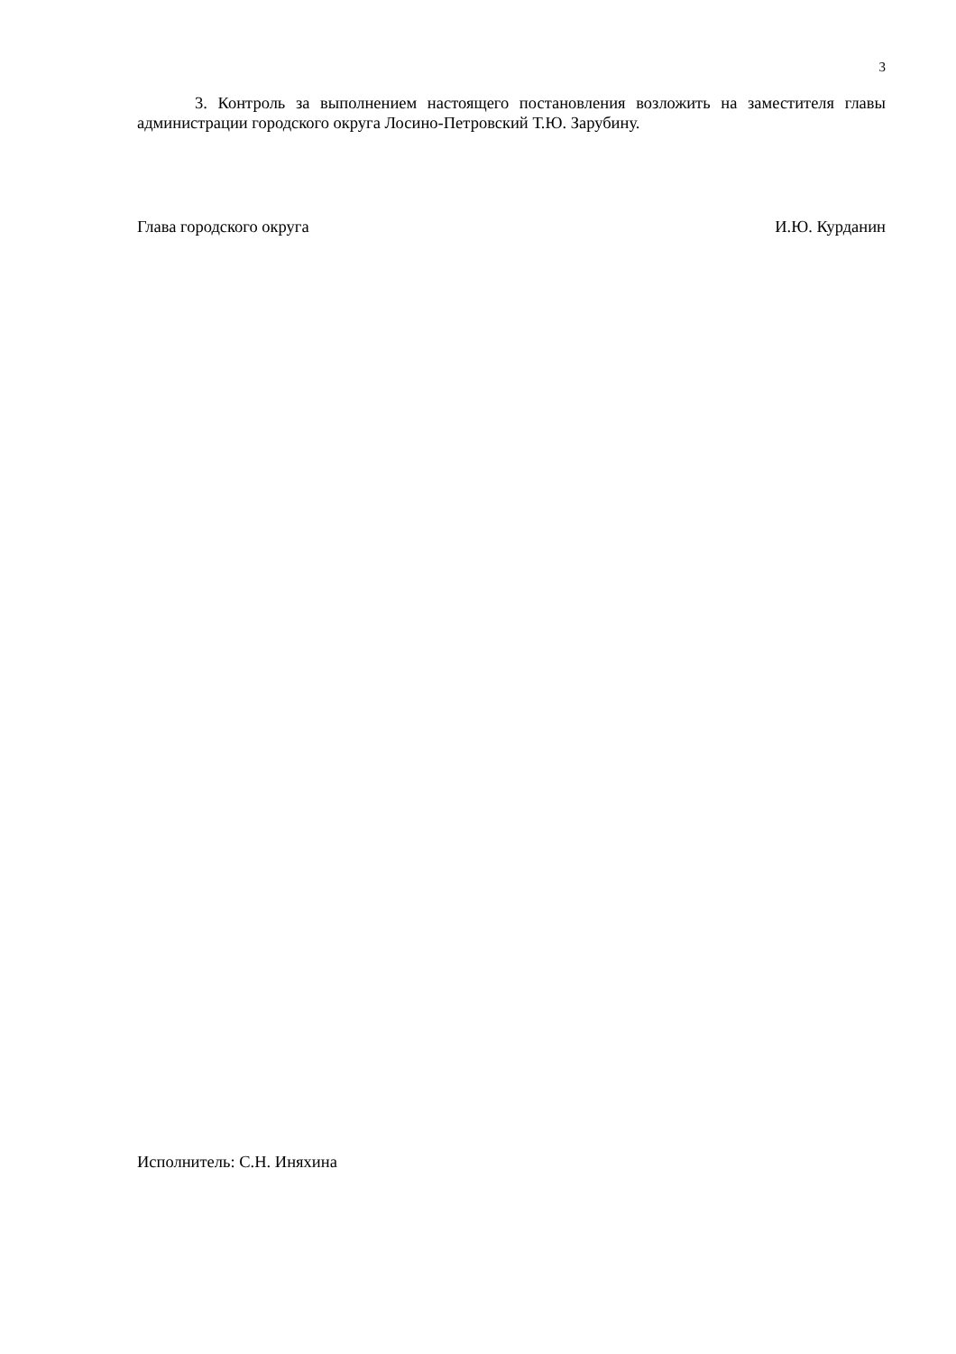3
3. Контроль за выполнением настоящего постановления возложить на заместителя главы администрации городского округа Лосино-Петровский Т.Ю. Зарубину.
Глава городского округа И.Ю. Курданин
Исполнитель: С.Н. Иняхина